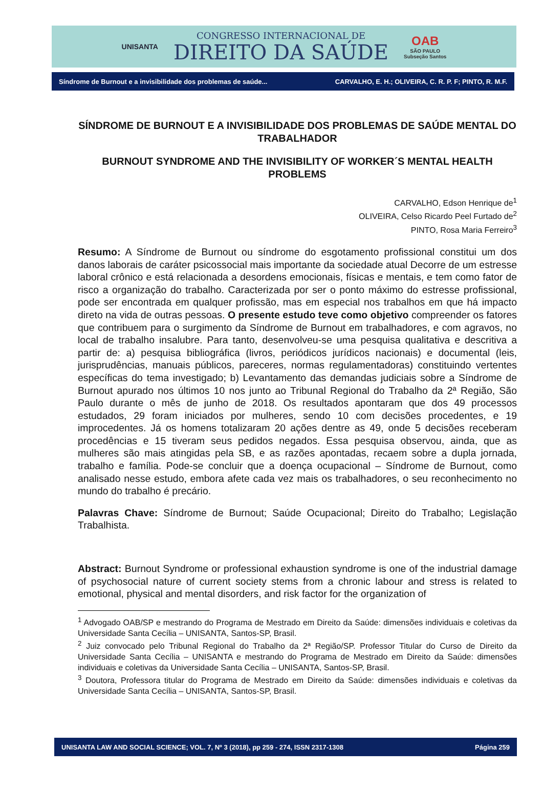UNISANTA
CONGRESSO INTERNACIONAL DE
DIREITO DA SAÚDE
OAB
SÃO PAULO
Subseção Santos
Síndrome de Burnout e a invisibilidade dos problemas de saúde... CARVALHO, E. H.; OLIVEIRA, C. R. P. F; PINTO, R. M.F.
SÍNDROME DE BURNOUT E A INVISIBILIDADE DOS PROBLEMAS DE SAÚDE MENTAL DO TRABALHADOR
BURNOUT SYNDROME AND THE INVISIBILITY OF WORKER´S MENTAL HEALTH PROBLEMS
CARVALHO, Edson Henrique de<sup>1</sup>
OLIVEIRA, Celso Ricardo Peel Furtado de<sup>2</sup>
PINTO, Rosa Maria Ferreiro<sup>3</sup>
Resumo: A Síndrome de Burnout ou síndrome do esgotamento profissional constitui um dos danos laborais de caráter psicossocial mais importante da sociedade atual Decorre de um estresse laboral crônico e está relacionada a desordens emocionais, físicas e mentais, e tem como fator de risco a organização do trabalho. Caracterizada por ser o ponto máximo do estresse profissional, pode ser encontrada em qualquer profissão, mas em especial nos trabalhos em que há impacto direto na vida de outras pessoas. O presente estudo teve como objetivo compreender os fatores que contribuem para o surgimento da Síndrome de Burnout em trabalhadores, e com agravos, no local de trabalho insalubre. Para tanto, desenvolveu-se uma pesquisa qualitativa e descritiva a partir de: a) pesquisa bibliográfica (livros, periódicos jurídicos nacionais) e documental (leis, jurisprudências, manuais públicos, pareceres, normas regulamentadoras) constituindo vertentes específicas do tema investigado; b) Levantamento das demandas judiciais sobre a Síndrome de Burnout apurado nos últimos 10 nos junto ao Tribunal Regional do Trabalho da 2ª Região, São Paulo durante o mês de junho de 2018. Os resultados apontaram que dos 49 processos estudados, 29 foram iniciados por mulheres, sendo 10 com decisões procedentes, e 19 improcedentes. Já os homens totalizaram 20 ações dentre as 49, onde 5 decisões receberam procedências e 15 tiveram seus pedidos negados. Essa pesquisa observou, ainda, que as mulheres são mais atingidas pela SB, e as razões apontadas, recaem sobre a dupla jornada, trabalho e família. Pode-se concluir que a doença ocupacional – Síndrome de Burnout, como analisado nesse estudo, embora afete cada vez mais os trabalhadores, o seu reconhecimento no mundo do trabalho é precário.
Palavras Chave: Síndrome de Burnout; Saúde Ocupacional; Direito do Trabalho; Legislação Trabalhista.
Abstract: Burnout Syndrome or professional exhaustion syndrome is one of the industrial damage of psychosocial nature of current society stems from a chronic labour and stress is related to emotional, physical and mental disorders, and risk factor for the organization of
<sup>1</sup> Advogado OAB/SP e mestrando do Programa de Mestrado em Direito da Saúde: dimensões individuais e coletivas da Universidade Santa Cecília – UNISANTA, Santos-SP, Brasil.
<sup>2</sup> Juiz convocado pelo Tribunal Regional do Trabalho da 2ª Região/SP. Professor Titular do Curso de Direito da Universidade Santa Cecília – UNISANTA e mestrando do Programa de Mestrado em Direito da Saúde: dimensões individuais e coletivas da Universidade Santa Cecília – UNISANTA, Santos-SP, Brasil.
<sup>3</sup> Doutora, Professora titular do Programa de Mestrado em Direito da Saúde: dimensões individuais e coletivas da Universidade Santa Cecília – UNISANTA, Santos-SP, Brasil.
UNISANTA LAW AND SOCIAL SCIENCE; VOL. 7, Nº 3 (2018), pp 259 - 274, ISSN 2317-1308 Página 259